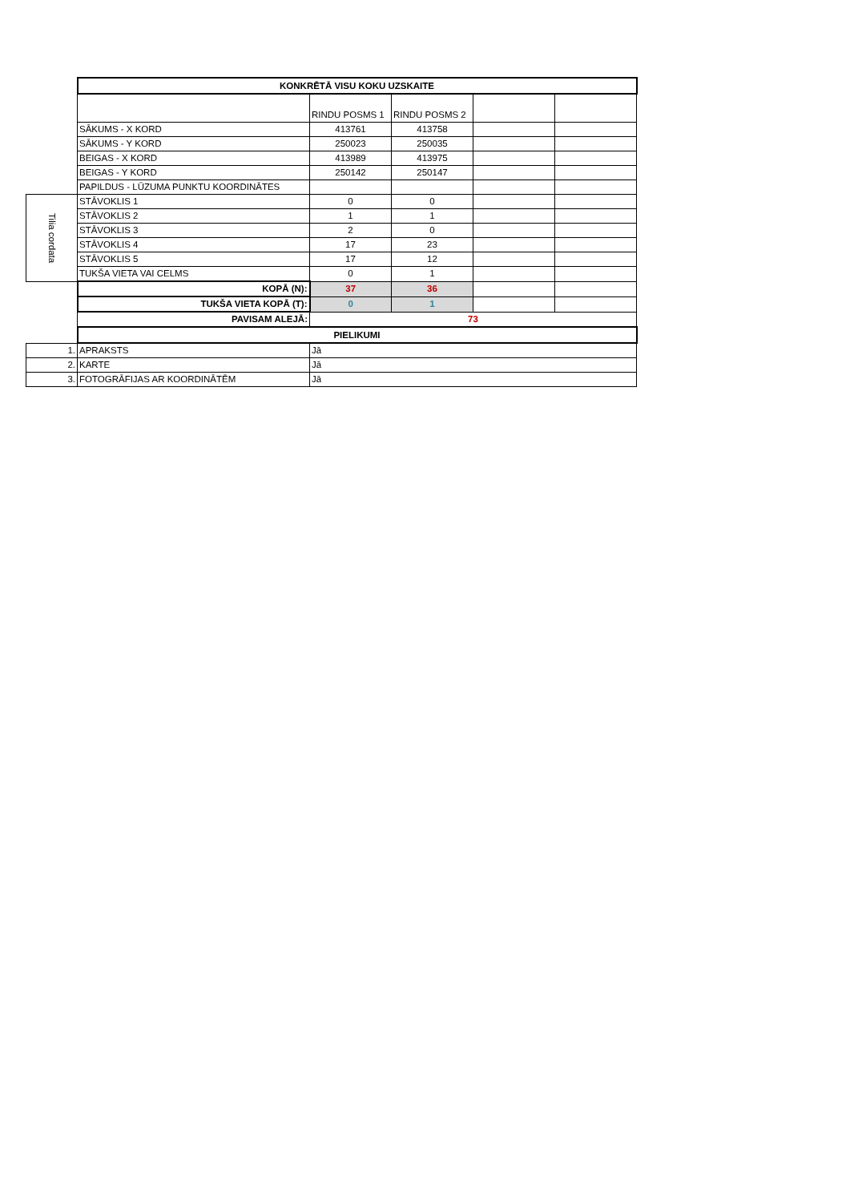| | KONKRĒTĀ VISU KOKU UZSKAITE | | | | |
| | | RINDU POSMS 1 | RINDU POSMS 2 | | |
| | SĀKUMS - X KORD | 413761 | 413758 | | |
| | SĀKUMS - Y KORD | 250023 | 250035 | | |
| | BEIGAS - X KORD | 413989 | 413975 | | |
| | BEIGAS - Y KORD | 250142 | 250147 | | |
| | PAPILDUS - LŪZUMA PUNKTU KOORDINĀTES | | | | |
| Tilia cordata | STĀVOKLIS 1 | 0 | 0 | | |
| | STĀVOKLIS 2 | 1 | 1 | | |
| | STĀVOKLIS 3 | 2 | 0 | | |
| | STĀVOKLIS 4 | 17 | 23 | | |
| | STĀVOKLIS 5 | 17 | 12 | | |
| | TUKŠA VIETA VAI CELMS | 0 | 1 | | |
| | KOPĀ (N): | 37 | 36 | | |
| | TUKŠA VIETA KOPĀ (T): | 0 | 1 | | |
| | PAVISAM ALEJĀ: | 73 | | | |
| | PIELIKUMI | | | | |
| 1. | APRAKSTS | Jā | | | |
| 2. | KARTE | Jā | | | |
| 3. | FOTOGRĀFIJAS AR KOORDINĀTĒM | Jā | | | |